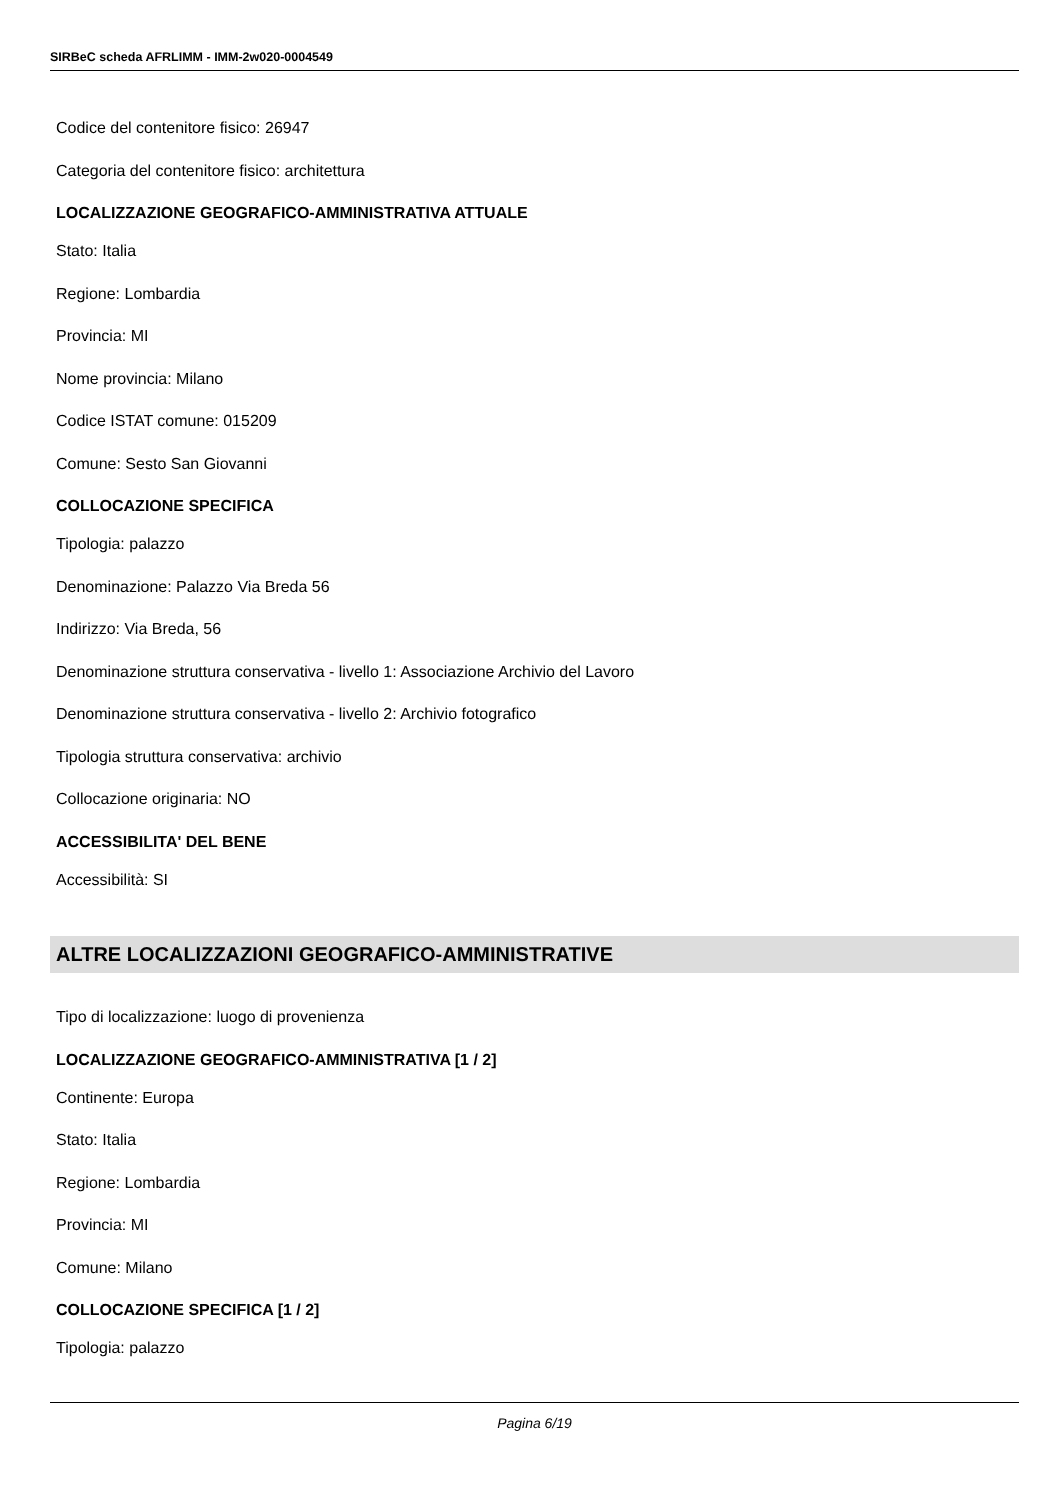SIRBeC scheda AFRLIMM - IMM-2w020-0004549
Codice del contenitore fisico: 26947
Categoria del contenitore fisico: architettura
LOCALIZZAZIONE GEOGRAFICO-AMMINISTRATIVA ATTUALE
Stato: Italia
Regione: Lombardia
Provincia: MI
Nome provincia: Milano
Codice ISTAT comune: 015209
Comune: Sesto San Giovanni
COLLOCAZIONE SPECIFICA
Tipologia: palazzo
Denominazione: Palazzo Via Breda 56
Indirizzo: Via Breda, 56
Denominazione struttura conservativa - livello 1: Associazione Archivio del Lavoro
Denominazione struttura conservativa - livello 2: Archivio fotografico
Tipologia struttura conservativa: archivio
Collocazione originaria: NO
ACCESSIBILITA' DEL BENE
Accessibilità: SI
ALTRE LOCALIZZAZIONI GEOGRAFICO-AMMINISTRATIVE
Tipo di localizzazione: luogo di provenienza
LOCALIZZAZIONE GEOGRAFICO-AMMINISTRATIVA [1 / 2]
Continente: Europa
Stato: Italia
Regione: Lombardia
Provincia: MI
Comune: Milano
COLLOCAZIONE SPECIFICA [1 / 2]
Tipologia: palazzo
Pagina 6/19